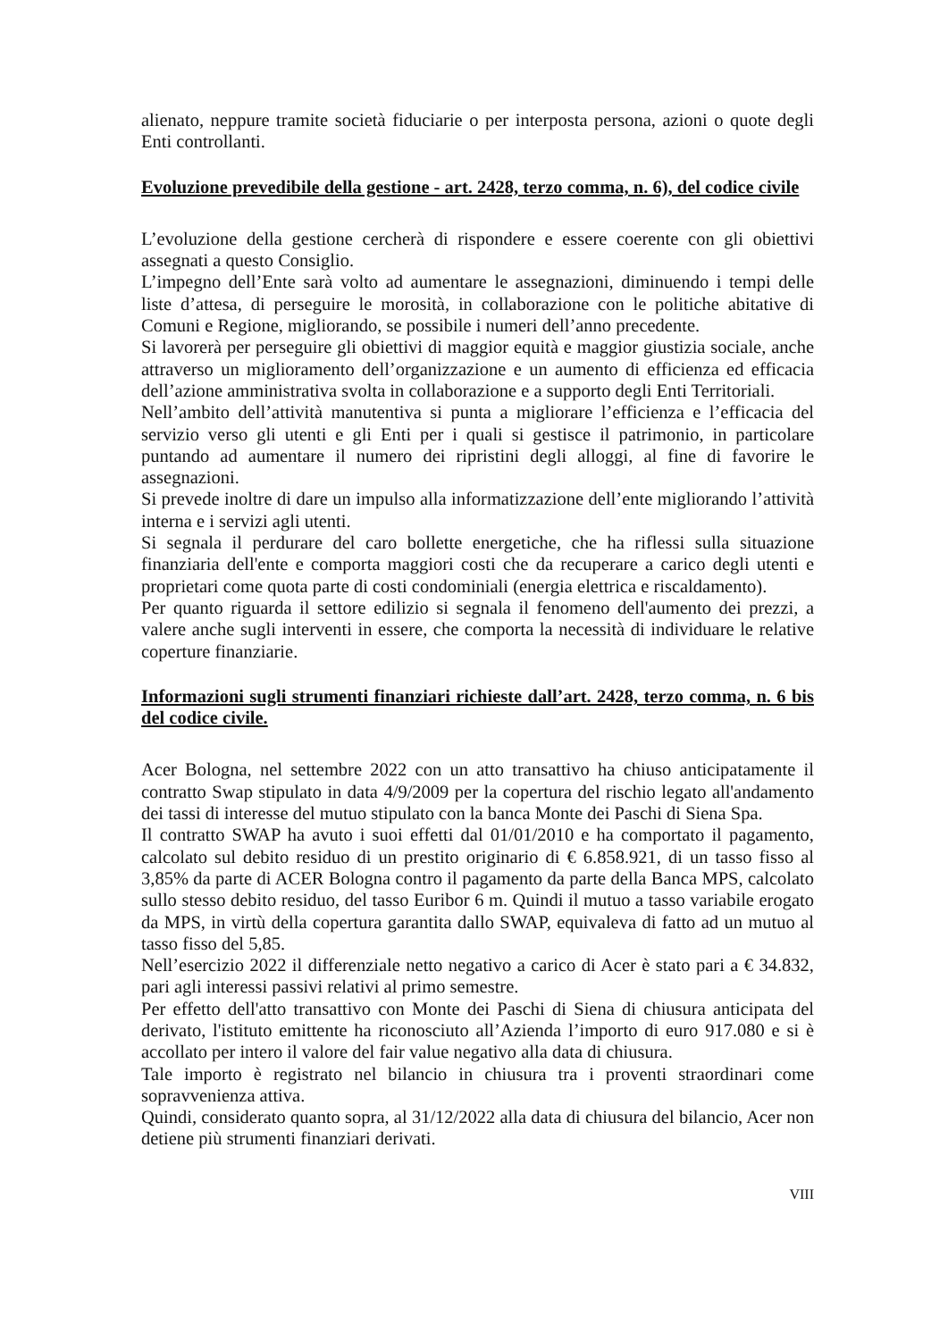alienato, neppure tramite società fiduciarie o per interposta persona, azioni o quote degli Enti controllanti.
Evoluzione prevedibile della gestione - art. 2428, terzo comma, n. 6), del codice civile
L’evoluzione della gestione cercherà di rispondere e essere coerente con gli obiettivi assegnati a questo Consiglio.
L’impegno dell’Ente sarà volto ad aumentare le assegnazioni, diminuendo i tempi delle liste d’attesa, di perseguire le morosità, in collaborazione con le politiche abitative di Comuni e Regione, migliorando, se possibile i numeri dell’anno precedente.
Si lavorerà per perseguire gli obiettivi di maggior equità e maggior giustizia sociale, anche attraverso un miglioramento dell’organizzazione e un aumento di efficienza ed efficacia dell’azione amministrativa svolta in collaborazione e a supporto degli Enti Territoriali.
Nell’ambito dell’attività manutentiva si punta a migliorare l’efficienza e l’efficacia del servizio verso gli utenti e gli Enti per i quali si gestisce il patrimonio, in particolare puntando ad aumentare il numero dei ripristini degli alloggi, al fine di favorire le assegnazioni.
Si prevede inoltre di dare un impulso alla informatizzazione dell’ente migliorando l’attività interna e i servizi agli utenti.
Si segnala il perdurare del caro bollette energetiche, che ha riflessi sulla situazione finanziaria dell'ente e comporta maggiori costi che da recuperare a carico degli utenti e proprietari come quota parte di costi condominiali (energia elettrica e riscaldamento).
Per quanto riguarda il settore edilizio si segnala il fenomeno dell'aumento dei prezzi, a valere anche sugli interventi in essere, che comporta la necessità di individuare le relative coperture finanziarie.
Informazioni sugli strumenti finanziari richieste dall’art. 2428, terzo comma, n. 6 bis del codice civile.
Acer Bologna, nel settembre 2022 con un atto transattivo ha chiuso anticipatamente il contratto Swap stipulato in data 4/9/2009 per la copertura del rischio legato all'andamento dei tassi di interesse del mutuo stipulato con la banca Monte dei Paschi di Siena Spa.
Il contratto SWAP ha avuto i suoi effetti dal 01/01/2010 e ha comportato il pagamento, calcolato sul debito residuo di un prestito originario di € 6.858.921, di un tasso fisso al 3,85% da parte di ACER Bologna contro il pagamento da parte della Banca MPS, calcolato sullo stesso debito residuo, del tasso Euribor 6 m. Quindi il mutuo a tasso variabile erogato da MPS, in virtù della copertura garantita dallo SWAP, equivaleva di fatto ad un mutuo al tasso fisso del 5,85.
Nell’esercizio 2022 il differenziale netto negativo a carico di Acer è stato pari a € 34.832, pari agli interessi passivi relativi al primo semestre.
Per effetto dell'atto transattivo con Monte dei Paschi di Siena di chiusura anticipata del derivato, l'istituto emittente ha riconosciuto all’Azienda l’importo di euro 917.080 e si è accollato per intero il valore del fair value negativo alla data di chiusura.
Tale importo è registrato nel bilancio in chiusura tra i proventi straordinari come sopravvenienza attiva.
Quindi, considerato quanto sopra, al 31/12/2022 alla data di chiusura del bilancio, Acer non detiene più strumenti finanziari derivati.
VIII